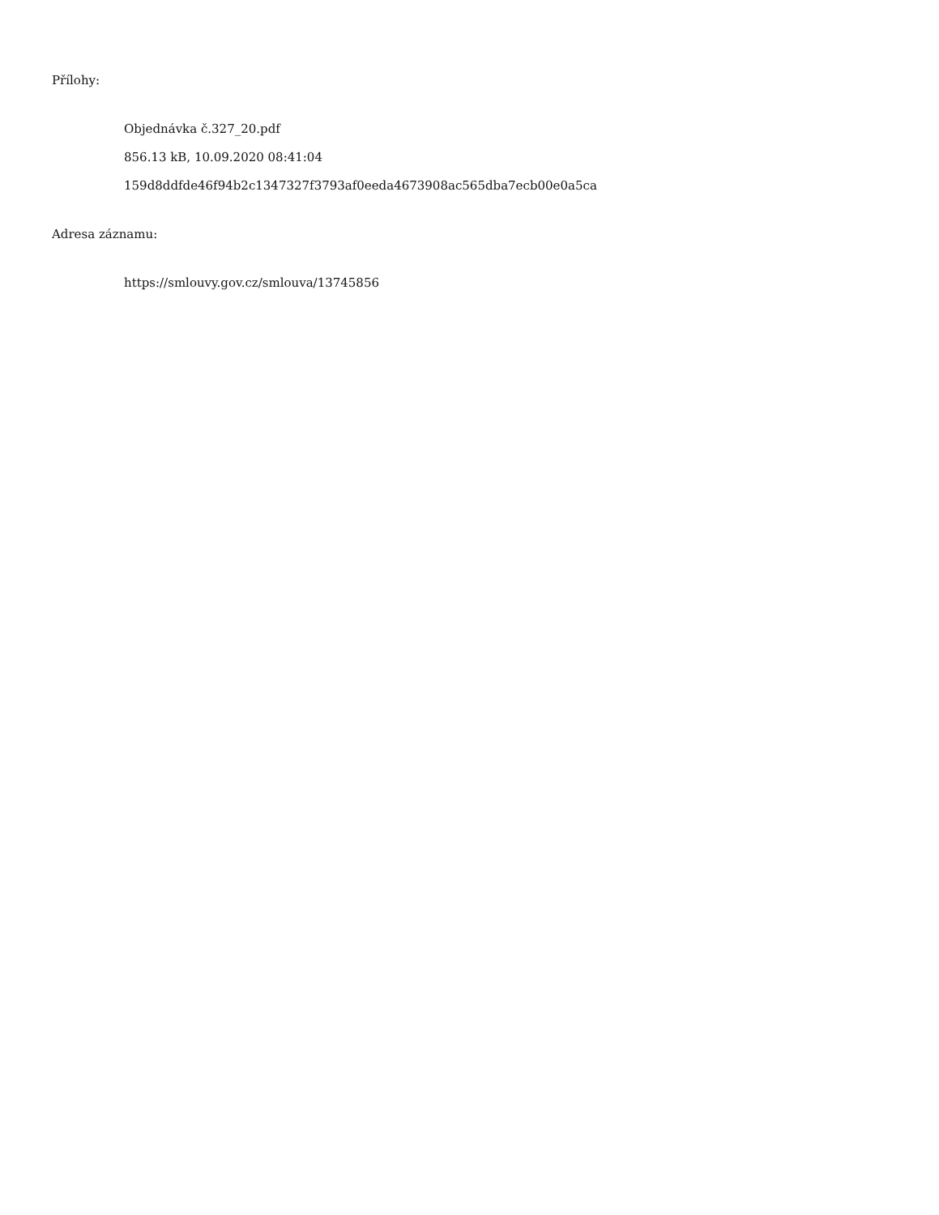Přílohy:
Objednávka č.327_20.pdf
856.13 kB, 10.09.2020 08:41:04
159d8ddfde46f94b2c1347327f3793af0eeda4673908ac565dba7ecb00e0a5ca
Adresa záznamu:
https://smlouvy.gov.cz/smlouva/13745856